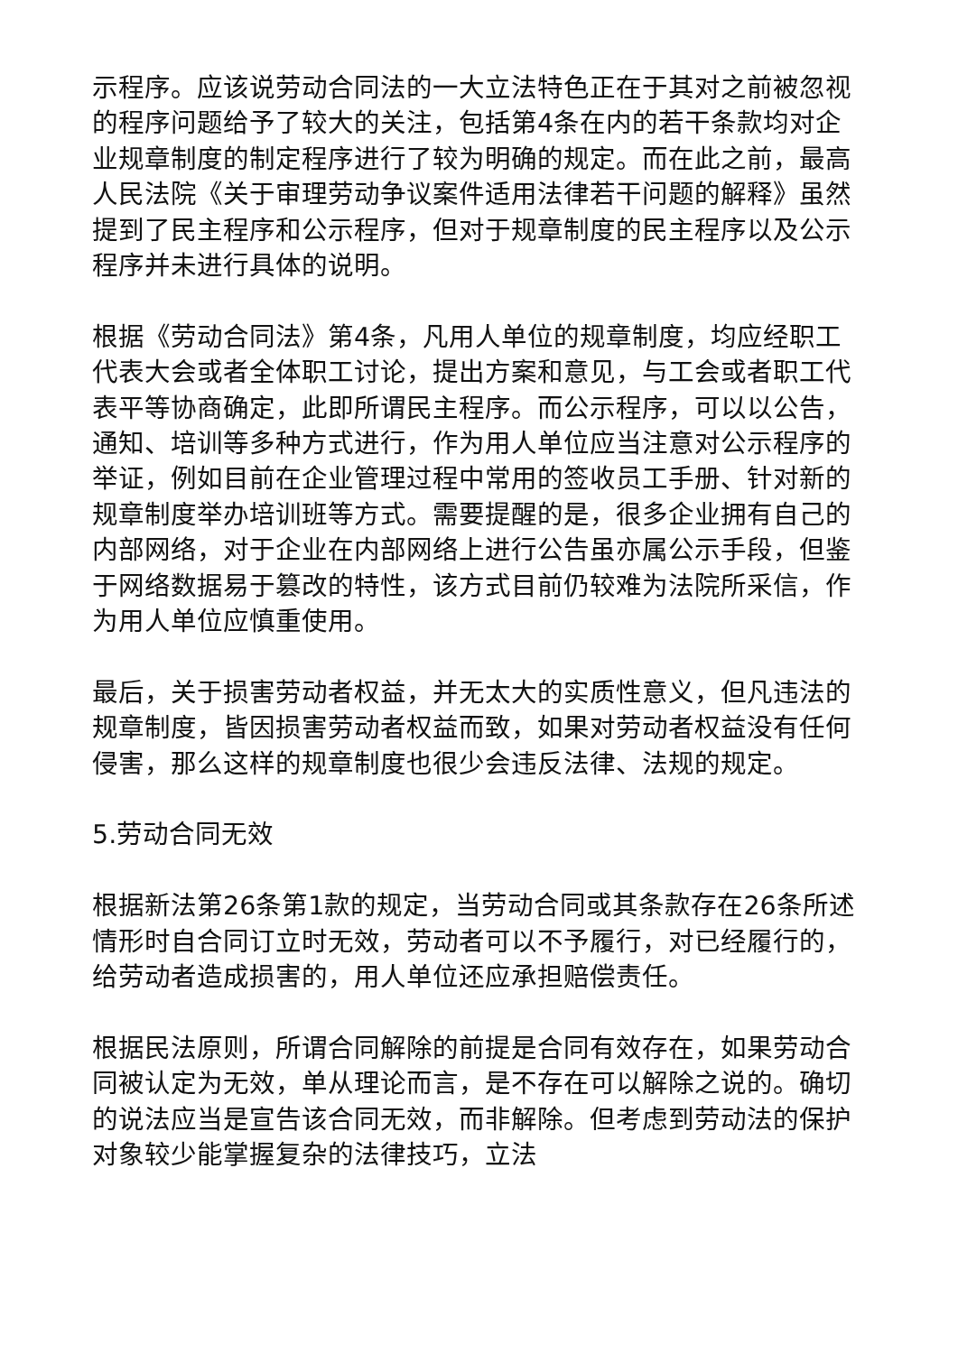示程序。应该说劳动合同法的一大立法特色正在于其对之前被忽视的程序问题给予了较大的关注，包括第4条在内的若干条款均对企业规章制度的制定程序进行了较为明确的规定。而在此之前，最高人民法院《关于审理劳动争议案件适用法律若干问题的解释》虽然提到了民主程序和公示程序，但对于规章制度的民主程序以及公示程序并未进行具体的说明。
根据《劳动合同法》第4条，凡用人单位的规章制度，均应经职工代表大会或者全体职工讨论，提出方案和意见，与工会或者职工代表平等协商确定，此即所谓民主程序。而公示程序，可以以公告，通知、培训等多种方式进行，作为用人单位应当注意对公示程序的举证，例如目前在企业管理过程中常用的签收员工手册、针对新的规章制度举办培训班等方式。需要提醒的是，很多企业拥有自己的内部网络，对于企业在内部网络上进行公告虽亦属公示手段，但鉴于网络数据易于篡改的特性，该方式目前仍较难为法院所采信，作为用人单位应慎重使用。
最后，关于损害劳动者权益，并无太大的实质性意义，但凡违法的规章制度，皆因损害劳动者权益而致，如果对劳动者权益没有任何侵害，那么这样的规章制度也很少会违反法律、法规的规定。
5.劳动合同无效
根据新法第26条第1款的规定，当劳动合同或其条款存在26条所述情形时自合同订立时无效，劳动者可以不予履行，对已经履行的，给劳动者造成损害的，用人单位还应承担赔偿责任。
根据民法原则，所谓合同解除的前提是合同有效存在，如果劳动合同被认定为无效，单从理论而言，是不存在可以解除之说的。确切的说法应当是宣告该合同无效，而非解除。但考虑到劳动法的保护对象较少能掌握复杂的法律技巧，立法